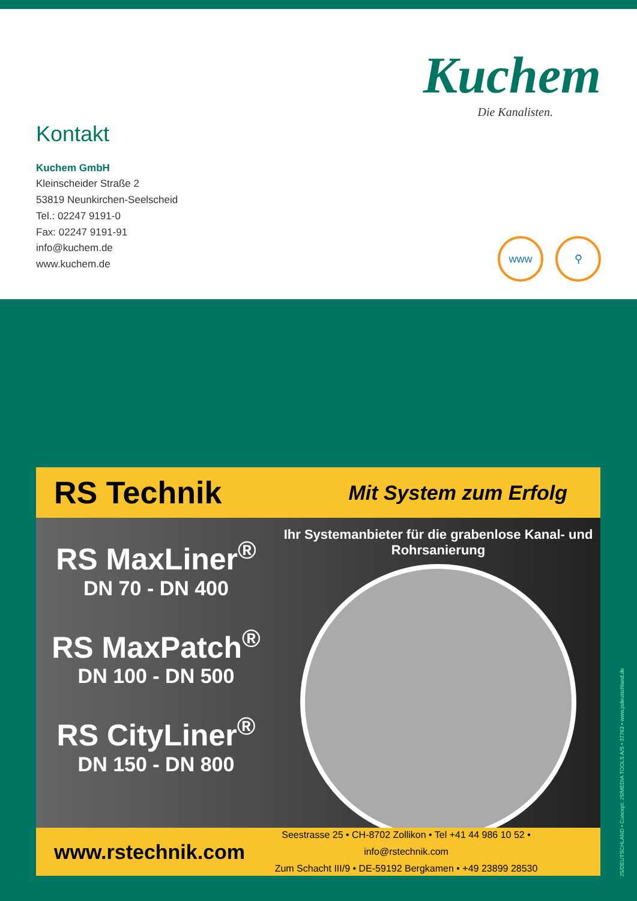Kuchem
Die Kanalisten.
Kontakt
Kuchem GmbH
Kleinscheider Straße 2
53819 Neunkirchen-Seelscheid
Tel.: 02247 9191-0
Fax: 02247 9191-91
info@kuchem.de
www.kuchem.de
www ⚲
RS Technik Mit System zum Erfolg
RS MaxLiner<sup>®</sup>
DN 70 - DN 400
RS MaxPatch<sup>®</sup>
DN 100 - DN 500
RS CityLiner<sup>®</sup>
DN 150 - DN 800
Ihr Systemanbieter für die grabenlose Kanal- und Rohrsanierung
www.rstechnik.com
Seestrasse 25 • CH-8702 Zollikon • Tel +41 44 986 10 52 • info@rstechnik.com
Zum Schacht III/9 • DE-59192 Bergkamen • +49 23899 28530
JS/DEUTSCHLAND • Concept: JS/MEDIA TOOLS A/S • 37763 • www.jsdeutschland.de